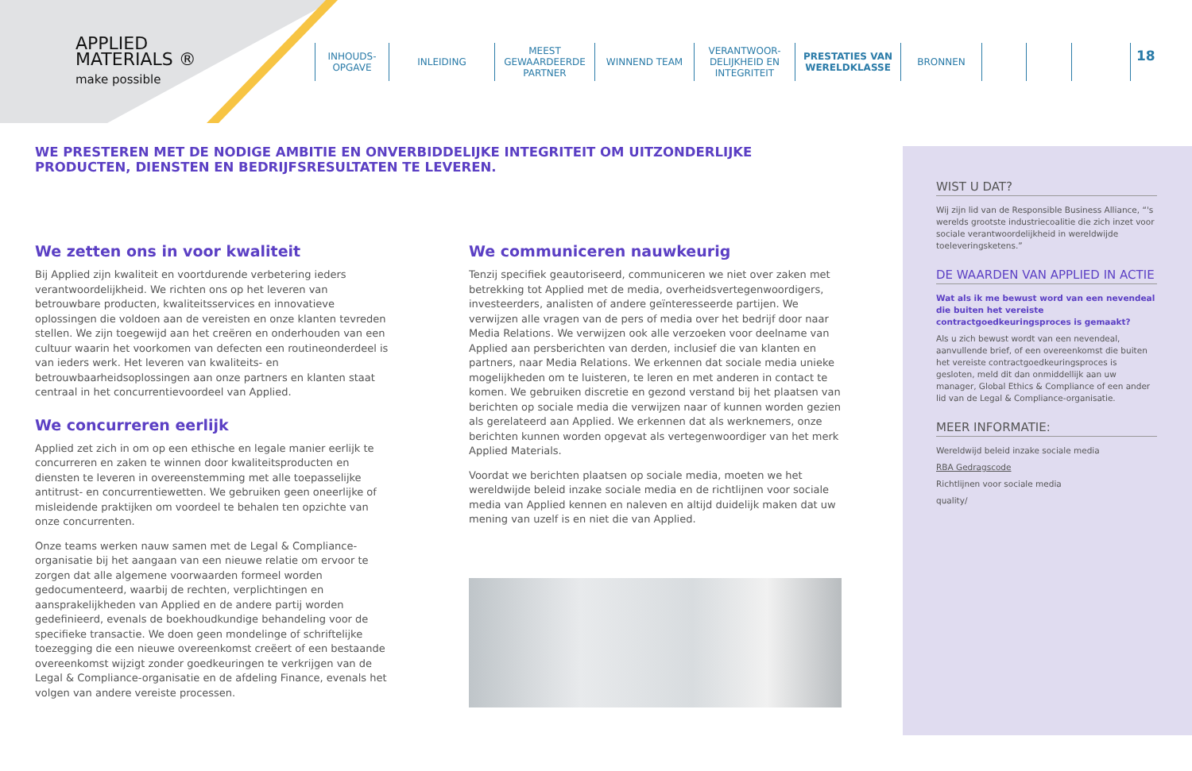APPLIED
MATERIALS ®
make possible
INHOUDS-
OPGAVE
INLEIDING MEEST
GEWAARDEERDE
PARTNER
WINNEND TEAM VERANTWOOR-
DELIJKHEID EN
INTEGRITEIT
PRESTATIES VAN
WERELDKLASSE
BRONNEN
18
WE PRESTEREN MET DE NODIGE AMBITIE EN ONVERBIDDELIJKE INTEGRITEIT OM UITZONDERLIJKE PRODUCTEN, DIENSTEN EN BEDRIJFSRESULTATEN TE LEVEREN.
We zetten ons in voor kwaliteit
Bij Applied zijn kwaliteit en voortdurende verbetering ieders verantwoordelijkheid. We richten ons op het leveren van betrouwbare producten, kwaliteitsservices en innovatieve oplossingen die voldoen aan de vereisten en onze klanten tevreden stellen. We zijn toegewijd aan het creëren en onderhouden van een cultuur waarin het voorkomen van defecten een routineonderdeel is van ieders werk. Het leveren van kwaliteits- en betrouwbaarheidsoplossingen aan onze partners en klanten staat centraal in het concurrentievoordeel van Applied.
We concurreren eerlijk
Applied zet zich in om op een ethische en legale manier eerlijk te concurreren en zaken te winnen door kwaliteitsproducten en diensten te leveren in overeenstemming met alle toepasselijke antitrust- en concurrentiewetten. We gebruiken geen oneerlijke of misleidende praktijken om voordeel te behalen ten opzichte van onze concurrenten.
Onze teams werken nauw samen met de Legal & Compliance-organisatie bij het aangaan van een nieuwe relatie om ervoor te zorgen dat alle algemene voorwaarden formeel worden gedocumenteerd, waarbij de rechten, verplichtingen en aansprakelijkheden van Applied en de andere partij worden gedefinieerd, evenals de boekhoudkundige behandeling voor de specifieke transactie. We doen geen mondelinge of schriftelijke toezegging die een nieuwe overeenkomst creëert of een bestaande overeenkomst wijzigt zonder goedkeuringen te verkrijgen van de Legal & Compliance-organisatie en de afdeling Finance, evenals het volgen van andere vereiste processen.
We communiceren nauwkeurig
Tenzij specifiek geautoriseerd, communiceren we niet over zaken met betrekking tot Applied met de media, overheidsvertegenwoordigers, investeerders, analisten of andere geïnteresseerde partijen. We verwijzen alle vragen van de pers of media over het bedrijf door naar Media Relations. We verwijzen ook alle verzoeken voor deelname van Applied aan persberichten van derden, inclusief die van klanten en partners, naar Media Relations. We erkennen dat sociale media unieke mogelijkheden om te luisteren, te leren en met anderen in contact te komen. We gebruiken discretie en gezond verstand bij het plaatsen van berichten op sociale media die verwijzen naar of kunnen worden gezien als gerelateerd aan Applied. We erkennen dat als werknemers, onze berichten kunnen worden opgevat als vertegenwoordiger van het merk Applied Materials.
Voordat we berichten plaatsen op sociale media, moeten we het wereldwijde beleid inzake sociale media en de richtlijnen voor sociale media van Applied kennen en naleven en altijd duidelijk maken dat uw mening van uzelf is en niet die van Applied.
WIST U DAT?
Wij zijn lid van de Responsible Business Alliance, “'s werelds grootste industriecoalitie die zich inzet voor sociale verantwoordelijkheid in wereldwijde toeleveringsketens.”
DE WAARDEN VAN APPLIED IN ACTIE
Wat als ik me bewust word van een nevendeal die buiten het vereiste contractgoedkeuringsproces is gemaakt?
Als u zich bewust wordt van een nevendeal, aanvullende brief, of een overeenkomst die buiten het vereiste contractgoedkeuringsproces is gesloten, meld dit dan onmiddellijk aan uw manager, Global Ethics & Compliance of een ander lid van de Legal & Compliance-organisatie.
MEER INFORMATIE:
Wereldwijd beleid inzake sociale media
RBA Gedragscode
Richtlijnen voor sociale media
quality/